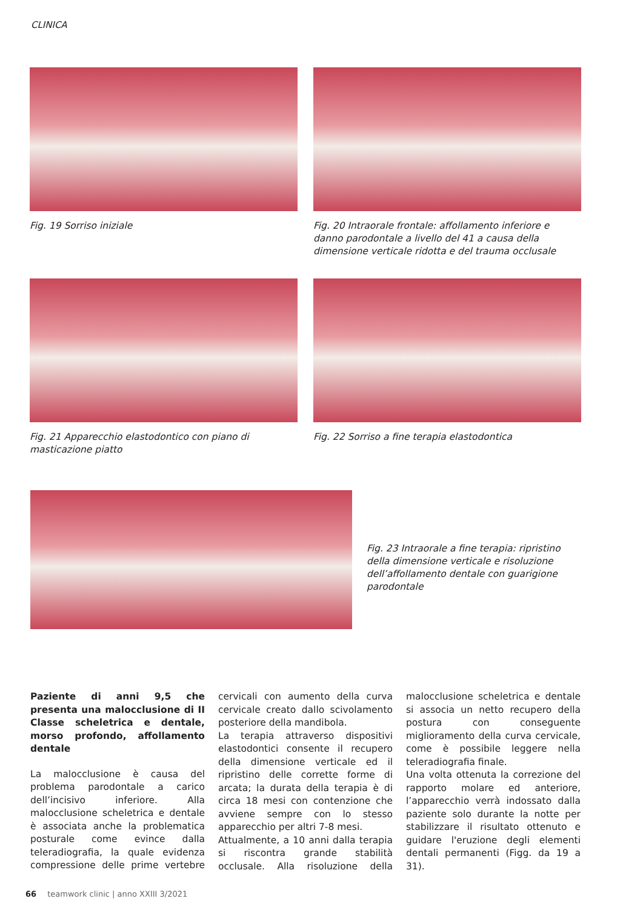CLINICA
Fig. 19 Sorriso iniziale
Fig. 20 Intraorale frontale: affollamento inferiore e danno parodontale a livello del 41 a causa della dimensione verticale ridotta e del trauma occlusale
Fig. 21 Apparecchio elastodontico con piano di masticazione piatto
Fig. 22 Sorriso a fine terapia elastodontica
Fig. 23 Intraorale a fine terapia: ripristino della dimensione verticale e risoluzione dell’affollamento dentale con guarigione parodontale
Paziente di anni 9,5 che presenta una malocclusione di II Classe scheletrica e dentale, morso profondo, affollamento dentale
La malocclusione è causa del problema parodontale a carico dell’incisivo inferiore. Alla malocclusione scheletrica e dentale è associata anche la problematica posturale come evince dalla teleradiografia, la quale evidenza compressione delle prime vertebre cervicali con aumento della curva cervicale creato dallo scivolamento posteriore della mandibola.
La terapia attraverso dispositivi elastodontici consente il recupero della dimensione verticale ed il ripristino delle corrette forme di arcata; la durata della terapia è di circa 18 mesi con contenzione che avviene sempre con lo stesso apparecchio per altri 7-8 mesi.
Attualmente, a 10 anni dalla terapia si riscontra grande stabilità occlusale. Alla risoluzione della malocclusione scheletrica e dentale si associa un netto recupero della postura con conseguente miglioramento della curva cervicale, come è possibile leggere nella teleradiografia finale.
Una volta ottenuta la correzione del rapporto molare ed anteriore, l’apparecchio verrà indossato dalla paziente solo durante la notte per stabilizzare il risultato ottenuto e guidare l'eruzione degli elementi dentali permanenti (Figg. da 19 a 31).
66 teamwork clinic | anno XXIII 3/2021